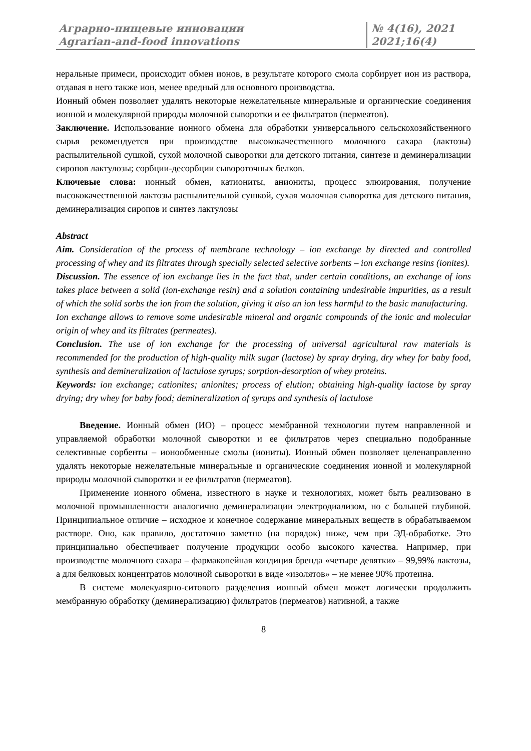Аграрно-пищевые инновации
Agrarian-and-food innovations
№ 4(16), 2021
2021;16(4)
неральные примеси, происходит обмен ионов, в результате которого смола сорбирует ион из раствора, отдавая в него также ион, менее вредный для основного производства.
Ионный обмен позволяет удалять некоторые нежелательные минеральные и органические соединения ионной и молекулярной природы молочной сыворотки и ее фильтратов (пермеатов).
Заключение. Использование ионного обмена для обработки универсального сельскохозяйственного сырья рекомендуется при производстве высококачественного молочного сахара (лактозы) распылительной сушкой, сухой молочной сыворотки для детского питания, синтезе и деминерализации сиропов лактулозы; сорбции-десорбции сывороточных белков.
Ключевые слова: ионный обмен, катиониты, аниониты, процесс элюирования, получение высококачественной лактозы распылительной сушкой, сухая молочная сыворотка для детского питания, деминерализация сиропов и синтез лактулозы
Abstract
Aim. Consideration of the process of membrane technology – ion exchange by directed and controlled processing of whey and its filtrates through specially selected selective sorbents – ion exchange resins (ionites).
Discussion. The essence of ion exchange lies in the fact that, under certain conditions, an exchange of ions takes place between a solid (ion-exchange resin) and a solution containing undesirable impurities, as a result of which the solid sorbs the ion from the solution, giving it also an ion less harmful to the basic manufacturing.
Ion exchange allows to remove some undesirable mineral and organic compounds of the ionic and molecular origin of whey and its filtrates (permeates).
Conclusion. The use of ion exchange for the processing of universal agricultural raw materials is recommended for the production of high-quality milk sugar (lactose) by spray drying, dry whey for baby food, synthesis and demineralization of lactulose syrups; sorption-desorption of whey proteins.
Keywords: ion exchange; cationites; anionites; process of elution; obtaining high-quality lactose by spray drying; dry whey for baby food; demineralization of syrups and synthesis of lactulose
Введение. Ионный обмен (ИО) – процесс мембранной технологии путем направленной и управляемой обработки молочной сыворотки и ее фильтратов через специально подобранные селективные сорбенты – ионообменные смолы (иониты). Ионный обмен позволяет целенаправленно удалять некоторые нежелательные минеральные и органические соединения ионной и молекулярной природы молочной сыворотки и ее фильтратов (пермеатов).
Применение ионного обмена, известного в науке и технологиях, может быть реализовано в молочной промышленности аналогично деминерализации электродиализом, но с большей глубиной. Принципиальное отличие – исходное и конечное содержание минеральных веществ в обрабатываемом растворе. Оно, как правило, достаточно заметно (на порядок) ниже, чем при ЭД-обработке. Это принципиально обеспечивает получение продукции особо высокого качества. Например, при производстве молочного сахара – фармакопейная кондиция бренда «четыре девятки» – 99,99% лактозы, а для белковых концентратов молочной сыворотки в виде «изолятов» – не менее 90% протеина.
В системе молекулярно-ситового разделения ионный обмен может логически продолжить мембранную обработку (деминерализацию) фильтратов (пермеатов) нативной, а также
8